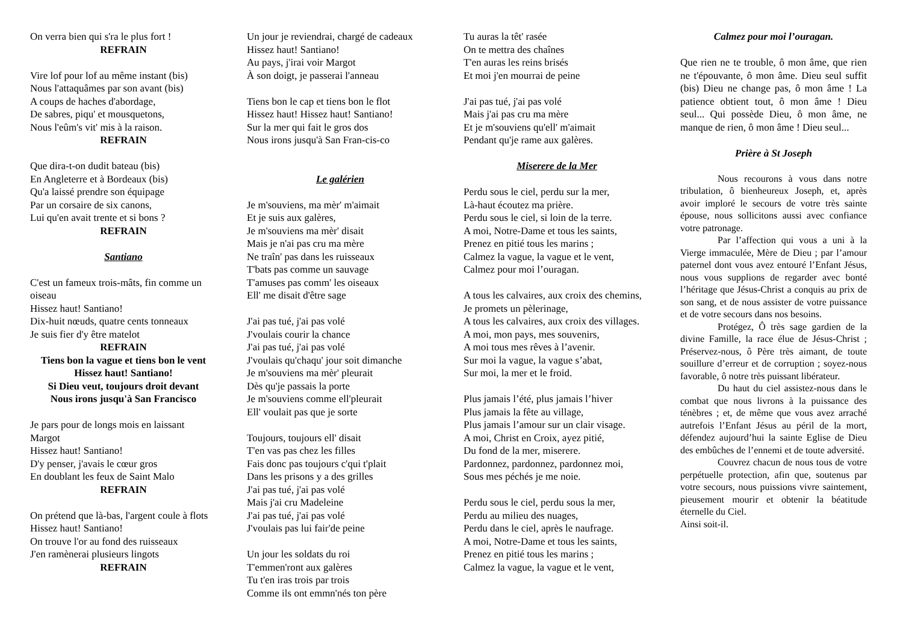On verra bien qui s'ra le plus fort !
REFRAIN
Vire lof pour lof au même instant (bis)
Nous l'attaquâmes par son avant (bis)
A coups de haches d'abordage,
De sabres, piqu' et mousquetons,
Nous l'eûm's vit' mis à la raison.
REFRAIN
Que dira-t-on dudit bateau (bis)
En Angleterre et à Bordeaux (bis)
Qu'a laissé prendre son équipage
Par un corsaire de six canons,
Lui qu'en avait trente et si bons ?
REFRAIN
Santiano
C'est un fameux trois-mâts, fin comme un oiseau
Hissez haut! Santiano!
Dix-huit nœuds, quatre cents tonneaux
Je suis fier d'y être matelot
REFRAIN
Tiens bon la vague et tiens bon le vent
Hissez haut! Santiano!
Si Dieu veut, toujours droit devant
Nous irons jusqu'à San Francisco
Je pars pour de longs mois en laissant Margot
Hissez haut! Santiano!
D'y penser, j'avais le cœur gros
En doublant les feux de Saint Malo
REFRAIN
On prétend que là-bas, l'argent coule à flots
Hissez haut! Santiano!
On trouve l'or au fond des ruisseaux
J'en ramènerai plusieurs lingots
REFRAIN
Un jour je reviendrai, chargé de cadeaux
Hissez haut! Santiano!
Au pays, j'irai voir Margot
À son doigt, je passerai l'anneau
Tiens bon le cap et tiens bon le flot
Hissez haut! Hissez haut! Santiano!
Sur la mer qui fait le gros dos
Nous irons jusqu'à San Fran-cis-co
Le galérien
Je m'souviens, ma mèr' m'aimait
Et je suis aux galères,
Je m'souviens ma mèr' disait
Mais je n'ai pas cru ma mère
Ne traîn' pas dans les ruisseaux
T'bats pas comme un sauvage
T'amuses pas comm' les oiseaux
Ell' me disait d'être sage
J'ai pas tué, j'ai pas volé
J'voulais courir la chance
J'ai pas tué, j'ai pas volé
J'voulais qu'chaqu' jour soit dimanche
Je m'souviens ma mèr' pleurait
Dès qu'je passais la porte
Je m'souviens comme ell'pleurait
Ell' voulait pas que je sorte
Toujours, toujours ell' disait
T'en vas pas chez les filles
Fais donc pas toujours c'qui t'plait
Dans les prisons y a des grilles
J'ai pas tué, j'ai pas volé
Mais j'ai cru Madeleine
J'ai pas tué, j'ai pas volé
J'voulais pas lui fair'de peine
Un jour les soldats du roi
T'emmen'ront aux galères
Tu t'en iras trois par trois
Comme ils ont emmn'nés ton père
Tu auras la têt' rasée
On te mettra des chaînes
T'en auras les reins brisés
Et moi j'en mourrai de peine
J'ai pas tué, j'ai pas volé
Mais j'ai pas cru ma mère
Et je m'souviens qu'ell' m'aimait
Pendant qu'je rame aux galères.
Miserere de la Mer
Perdu sous le ciel, perdu sur la mer,
Là-haut écoutez ma prière.
Perdu sous le ciel, si loin de la terre.
A moi, Notre-Dame et tous les saints,
Prenez en pitié tous les marins ;
Calmez la vague, la vague et le vent,
Calmez pour moi l’ouragan.
A tous les calvaires, aux croix des chemins,
Je promets un pèlerinage,
A tous les calvaires, aux croix des villages.
A moi, mon pays, mes souvenirs,
A moi tous mes rêves à l’avenir.
Sur moi la vague, la vague s’abat,
Sur moi, la mer et le froid.
Plus jamais l’été, plus jamais l’hiver
Plus jamais la fête au village,
Plus jamais l’amour sur un clair visage.
A moi, Christ en Croix, ayez pitié,
Du fond de la mer, miserere.
Pardonnez, pardonnez, pardonnez moi,
Sous mes péchés je me noie.
Perdu sous le ciel, perdu sous la mer,
Perdu au milieu des nuages,
Perdu dans le ciel, après le naufrage.
A moi, Notre-Dame et tous les saints,
Prenez en pitié tous les marins ;
Calmez la vague, la vague et le vent,
Calmez pour moi l’ouragan.
Que rien ne te trouble, ô mon âme, que rien ne t'épouvante, ô mon âme. Dieu seul suffit (bis) Dieu ne change pas, ô mon âme ! La patience obtient tout, ô mon âme ! Dieu seul... Qui possède Dieu, ô mon âme, ne manque de rien, ô mon âme ! Dieu seul...
Prière à St Joseph
Nous recourons à vous dans notre tribulation, ô bienheureux Joseph, et, après avoir imploré le secours de votre très sainte épouse, nous sollicitons aussi avec confiance votre patronage.
Par l’affection qui vous a uni à la Vierge immaculée, Mère de Dieu ; par l’amour paternel dont vous avez entouré l’Enfant Jésus, nous vous supplions de regarder avec bonté l’héritage que Jésus-Christ a conquis au prix de son sang, et de nous assister de votre puissance et de votre secours dans nos besoins.
Protégez, Ô très sage gardien de la divine Famille, la race élue de Jésus-Christ ; Préservez-nous, ô Père très aimant, de toute souillure d’erreur et de corruption ; soyez-nous favorable, ô notre très puissant libérateur.
Du haut du ciel assistez-nous dans le combat que nous livrons à la puissance des ténèbres ; et, de même que vous avez arraché autrefois l’Enfant Jésus au péril de la mort, défendez aujourd’hui la sainte Eglise de Dieu des embûches de l’ennemi et de toute adversité.
Couvrez chacun de nous tous de votre perpétuelle protection, afin que, soutenus par votre secours, nous puissions vivre saintement, pieusement mourir et obtenir la béatitude éternelle du Ciel.
Ainsi soit-il.